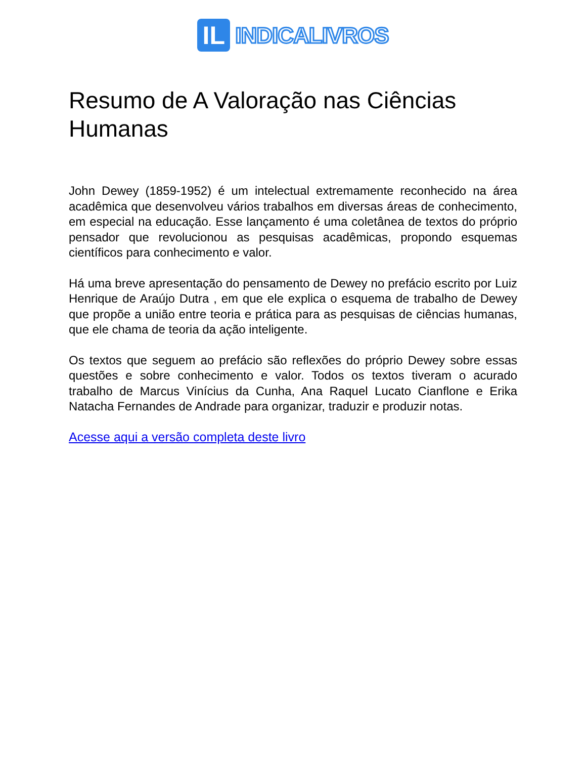IL
INDICALIVROS
Resumo de A Valoração nas Ciências Humanas
John Dewey (1859-1952) é um intelectual extremamente reconhecido na área acadêmica que desenvolveu vários trabalhos em diversas áreas de conhecimento, em especial na educação. Esse lançamento é uma coletânea de textos do próprio pensador que revolucionou as pesquisas acadêmicas, propondo esquemas científicos para conhecimento e valor.
Há uma breve apresentação do pensamento de Dewey no prefácio escrito por Luiz Henrique de Araújo Dutra , em que ele explica o esquema de trabalho de Dewey que propõe a união entre teoria e prática para as pesquisas de ciências humanas, que ele chama de teoria da ação inteligente.
Os textos que seguem ao prefácio são reflexões do próprio Dewey sobre essas questões e sobre conhecimento e valor. Todos os textos tiveram o acurado trabalho de Marcus Vinícius da Cunha, Ana Raquel Lucato Cianflone e Erika Natacha Fernandes de Andrade para organizar, traduzir e produzir notas.
Acesse aqui a versão completa deste livro